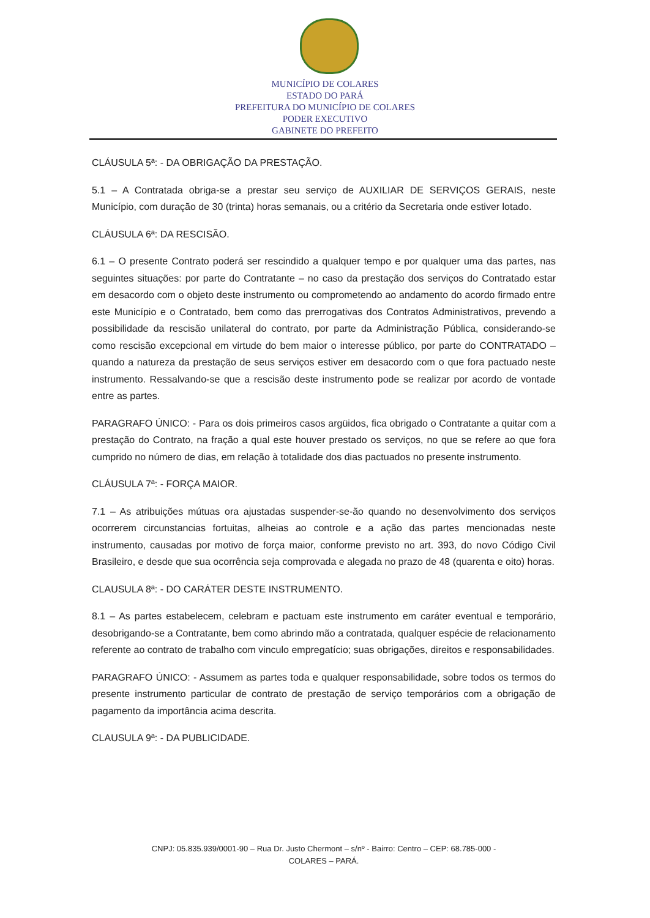MUNICÍPIO DE COLARES
ESTADO DO PARÁ
PREFEITURA DO MUNICÍPIO DE COLARES
PODER EXECUTIVO
GABINETE DO PREFEITO
CLÁUSULA 5ª: - DA OBRIGAÇÃO DA PRESTAÇÃO.
5.1 – A Contratada obriga-se a prestar seu serviço de AUXILIAR DE SERVIÇOS GERAIS, neste Município, com duração de 30 (trinta) horas semanais, ou a critério da Secretaria onde estiver lotado.
CLÁUSULA 6ª: DA RESCISÃO.
6.1 – O presente Contrato poderá ser rescindido a qualquer tempo e por qualquer uma das partes, nas seguintes situações: por parte do Contratante – no caso da prestação dos serviços do Contratado estar em desacordo com o objeto deste instrumento ou comprometendo ao andamento do acordo firmado entre este Município e o Contratado, bem como das prerrogativas dos Contratos Administrativos, prevendo a possibilidade da rescisão unilateral do contrato, por parte da Administração Pública, considerando-se como rescisão excepcional em virtude do bem maior o interesse público, por parte do CONTRATADO – quando a natureza da prestação de seus serviços estiver em desacordo com o que fora pactuado neste instrumento. Ressalvando-se que a rescisão deste instrumento pode se realizar por acordo de vontade entre as partes.
PARAGRAFO ÚNICO: - Para os dois primeiros casos argüidos, fica obrigado o Contratante a quitar com a prestação do Contrato, na fração a qual este houver prestado os serviços, no que se refere ao que fora cumprido no número de dias, em relação à totalidade dos dias pactuados no presente instrumento.
CLÁUSULA 7ª: - FORÇA MAIOR.
7.1 – As atribuições mútuas ora ajustadas suspender-se-ão quando no desenvolvimento dos serviços ocorrerem circunstancias fortuitas, alheias ao controle e a ação das partes mencionadas neste instrumento, causadas por motivo de força maior, conforme previsto no art. 393, do novo Código Civil Brasileiro, e desde que sua ocorrência seja comprovada e alegada no prazo de 48 (quarenta e oito) horas.
CLAUSULA 8ª: - DO CARÁTER DESTE INSTRUMENTO.
8.1 – As partes estabelecem, celebram e pactuam este instrumento em caráter eventual e temporário, desobrigando-se a Contratante, bem como abrindo mão a contratada, qualquer espécie de relacionamento referente ao contrato de trabalho com vinculo empregatício; suas obrigações, direitos e responsabilidades.
PARAGRAFO ÚNICO: - Assumem as partes toda e qualquer responsabilidade, sobre todos os termos do presente instrumento particular de contrato de prestação de serviço temporários com a obrigação de pagamento da importância acima descrita.
CLAUSULA 9ª: - DA PUBLICIDADE.
CNPJ: 05.835.939/0001-90 – Rua Dr. Justo Chermont – s/nº - Bairro: Centro – CEP: 68.785-000 -
COLARES – PARÁ.